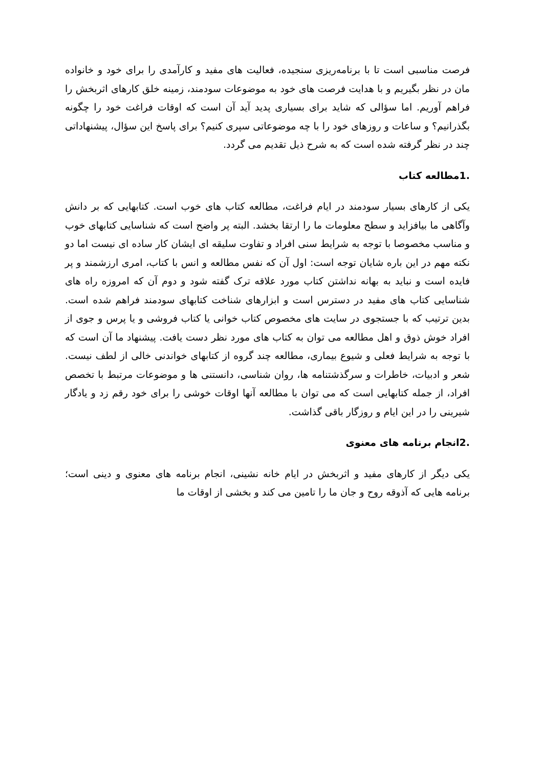فرصت مناسبی است تا با برنامه‌ریزی سنجیده، فعالیت های مفید و کارآمدی را برای خود و خانواده مان در نظر بگیریم و با هدایت فرصت های خود به موضوعات سودمند، زمینه خلق کارهای اثربخش را فراهم آوریم. اما سؤالی که شاید برای بسیاری پدید آید آن است که اوقات فراغت خود را چگونه بگذرانیم؟ و ساعات و روزهای خود را با چه موضوعاتی سپری کنیم؟ برای پاسخ این سؤال، پیشنهاداتی چند در نظر گرفته شده است که به شرح ذیل تقدیم می گردد.
.1مطالعه کتاب
یکی از کارهای بسیار سودمند در ایام فراغت، مطالعه کتاب های خوب است. کتابهایی که بر دانش وآگاهی ما بیافزاید و سطح معلومات ما را ارتقا بخشد. البته پر واضح است که شناسایی کتابهای خوب و مناسب مخصوصا با توجه به شرایط سنی افراد و تفاوت سلیقه ای ایشان کار ساده ای نیست اما دو نکته مهم در این باره شایان توجه است: اول آن که نفس مطالعه و انس با کتاب، امری ارزشمند و پر فایده است و نباید به بهانه نداشتن کتاب مورد علاقه ترک گفته شود و دوم آن که امروزه راه های شناسایی کتاب های مفید در دسترس است و ابزارهای شناخت کتابهای سودمند فراهم شده است. بدین ترتیب که با جستجوی در سایت های مخصوص کتاب خوانی یا کتاب فروشی و یا پرس و جوی از افراد خوش ذوق و اهل مطالعه می توان به کتاب های مورد نظر دست یافت. پیشنهاد ما آن است که با توجه به شرایط فعلی و شیوع بیماری، مطالعه چند گروه از کتابهای خواندنی خالی از لطف نیست. شعر و ادبیات، خاطرات و سرگذشتنامه ها، روان شناسی، دانستنی ها و موضوعات مرتبط با تخصص افراد، از جمله کتابهایی است که می توان با مطالعه آنها اوقات خوشی را برای خود رقم زد و یادگار شیرینی را در این ایام و روزگار باقی گذاشت.
.2انجام برنامه های معنوی
یکی دیگر از کارهای مفید و اثربخش در ایام خانه نشینی، انجام برنامه های معنوی و دینی است؛ برنامه هایی که آذوقه روح و جان ما را تامین می کند و بخشی از اوقات ما